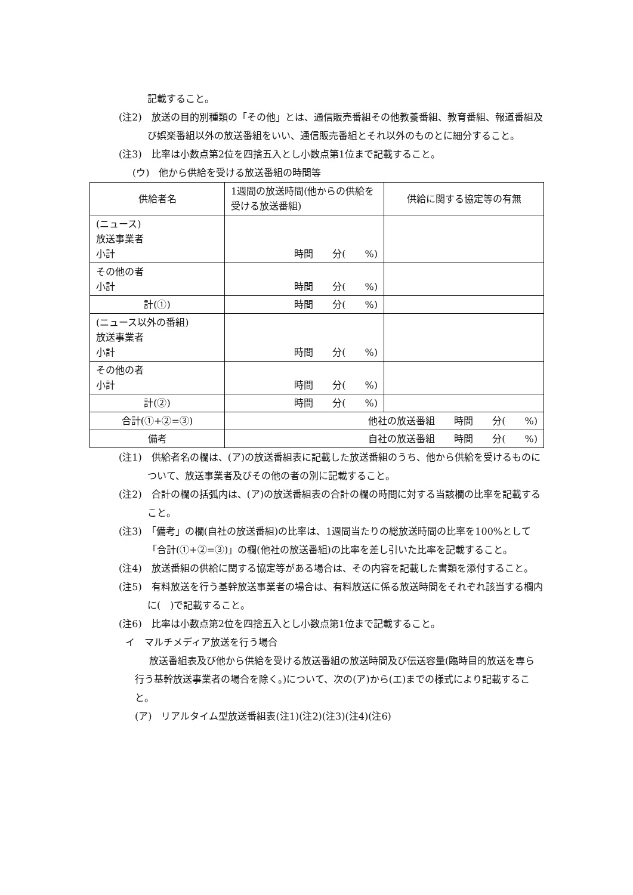記載すること。
(注2)　放送の目的別種類の「その他」とは、通信販売番組その他教養番組、教育番組、報道番組及び娯楽番組以外の放送番組をいい、通信販売番組とそれ以外のものとに細分すること。
(注3)　比率は小数点第2位を四捨五入とし小数点第1位まで記載すること。
(ウ)　他から供給を受ける放送番組の時間等
| 供給者名 | 1週間の放送時間(他からの供給を受ける放送番組) | 供給に関する協定等の有無 |
| (ニュース) 放送事業者 小計 | 時間 分( %) | |
| その他の者 小計 | 時間 分( %) | |
| 計(①) | 時間 分( %) | |
| (ニュース以外の番組) 放送事業者 小計 | 時間 分( %) | |
| その他の者 小計 | 時間 分( %) | |
| 計(②) | 時間 分( %) | |
| 合計(①+②=③) | 他社の放送番組 時間 分( %) | |
| 備考 | 自社の放送番組 時間 分( %) | |
(注1)　供給者名の欄は、(ア)の放送番組表に記載した放送番組のうち、他から供給を受けるものについて、放送事業者及びその他の者の別に記載すること。
(注2)　合計の欄の括弧内は、(ア)の放送番組表の合計の欄の時間に対する当該欄の比率を記載すること。
(注3)　「備考」の欄(自社の放送番組)の比率は、1週間当たりの総放送時間の比率を100%として「合計(①+②=③)」の欄(他社の放送番組)の比率を差し引いた比率を記載すること。
(注4)　放送番組の供給に関する協定等がある場合は、その内容を記載した書類を添付すること。
(注5)　有料放送を行う基幹放送事業者の場合は、有料放送に係る放送時間をそれぞれ該当する欄内に(　)で記載すること。
(注6)　比率は小数点第2位を四捨五入とし小数点第1位まで記載すること。
イ　マルチメディア放送を行う場合
放送番組表及び他から供給を受ける放送番組の放送時間及び伝送容量(臨時目的放送を専ら行う基幹放送事業者の場合を除く。)について、次の(ア)から(エ)までの様式により記載すること。
(ア)　リアルタイム型放送番組表(注1)(注2)(注3)(注4)(注6)